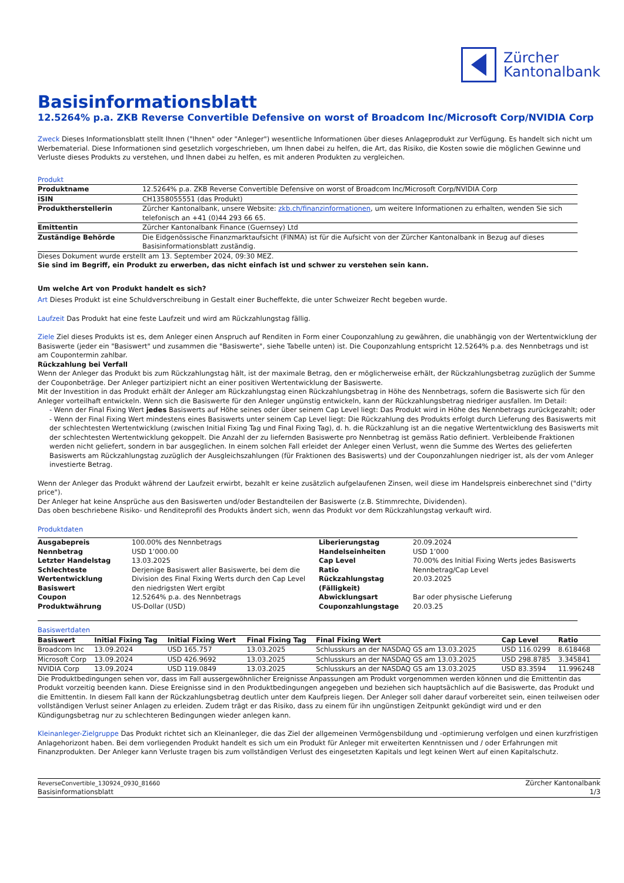Zürcher
Kantonalbank
Basisinformationsblatt
12.5264% p.a. ZKB Reverse Convertible Defensive on worst of Broadcom Inc/Microsoft Corp/NVIDIA Corp
Zweck Dieses Informationsblatt stellt Ihnen ("Ihnen" oder "Anleger") wesentliche Informationen über dieses Anlageprodukt zur Verfügung. Es handelt sich nicht um Werbematerial. Diese Informationen sind gesetzlich vorgeschrieben, um Ihnen dabei zu helfen, die Art, das Risiko, die Kosten sowie die möglichen Gewinne und Verluste dieses Produkts zu verstehen, und Ihnen dabei zu helfen, es mit anderen Produkten zu vergleichen.
Produkt
| Produktname | 12.5264% p.a. ZKB Reverse Convertible Defensive on worst of Broadcom Inc/Microsoft Corp/NVIDIA Corp |
| ISIN | CH1358055551 (das Produkt) |
| Produktherstellerin | Zürcher Kantonalbank, unsere Website: zkb.ch/finanzinformationen , um weitere Informationen zu erhalten, wenden Sie sich telefonisch an +41 (0)44 293 66 65. |
| Emittentin | Zürcher Kantonalbank Finance (Guernsey) Ltd |
| Zuständige Behörde | Die Eidgenössische Finanzmarktaufsicht (FINMA) ist für die Aufsicht von der Zürcher Kantonalbank in Bezug auf dieses Basisinformationsblatt zuständig. |
Dieses Dokument wurde erstellt am 13. September 2024, 09:30 MEZ.
Sie sind im Begriff, ein Produkt zu erwerben, das nicht einfach ist und schwer zu verstehen sein kann.
Um welche Art von Produkt handelt es sich?
Art Dieses Produkt ist eine Schuldverschreibung in Gestalt einer Bucheffekte, die unter Schweizer Recht begeben wurde.
Laufzeit Das Produkt hat eine feste Laufzeit und wird am Rückzahlungstag fällig.
Ziele Ziel dieses Produkts ist es, dem Anleger einen Anspruch auf Renditen in Form einer Couponzahlung zu gewähren, die unabhängig von der Wertentwicklung der Basiswerte (jeder ein "Basiswert" und zusammen die "Basiswerte", siehe Tabelle unten) ist. Die Couponzahlung entspricht 12.5264% p.a. des Nennbetrags und ist am Coupontermin zahlbar.
Rückzahlung bei Verfall
Wenn der Anleger das Produkt bis zum Rückzahlungstag hält, ist der maximale Betrag, den er möglicherweise erhält, der Rückzahlungsbetrag zuzüglich der Summe der Couponbeträge. Der Anleger partizipiert nicht an einer positiven Wertentwicklung der Basiswerte.
Mit der Investition in das Produkt erhält der Anleger am Rückzahlungstag einen Rückzahlungsbetrag in Höhe des Nennbetrags, sofern die Basiswerte sich für den Anleger vorteilhaft entwickeln. Wenn sich die Basiswerte für den Anleger ungünstig entwickeln, kann der Rückzahlungsbetrag niedriger ausfallen. Im Detail:
- Wenn der Final Fixing Wert jedes Basiswerts auf Höhe seines oder über seinem Cap Level liegt: Das Produkt wird in Höhe des Nennbetrags zurückgezahlt; oder
- Wenn der Final Fixing Wert mindestens eines Basiswerts unter seinem Cap Level liegt: Die Rückzahlung des Produkts erfolgt durch Lieferung des Basiswerts mit der schlechtesten Wertentwicklung (zwischen Initial Fixing Tag und Final Fixing Tag), d. h. die Rückzahlung ist an die negative Wertentwicklung des Basiswerts mit der schlechtesten Wertentwicklung gekoppelt. Die Anzahl der zu liefernden Basiswerte pro Nennbetrag ist gemäss Ratio definiert. Verbleibende Fraktionen werden nicht geliefert, sondern in bar ausgeglichen. In einem solchen Fall erleidet der Anleger einen Verlust, wenn die Summe des Wertes des gelieferten Basiswerts am Rückzahlungstag zuzüglich der Ausgleichszahlungen (für Fraktionen des Basiswerts) und der Couponzahlungen niedriger ist, als der vom Anleger investierte Betrag.
Wenn der Anleger das Produkt während der Laufzeit erwirbt, bezahlt er keine zusätzlich aufgelaufenen Zinsen, weil diese im Handelspreis einberechnet sind ("dirty price").
Der Anleger hat keine Ansprüche aus den Basiswerten und/oder Bestandteilen der Basiswerte (z.B. Stimmrechte, Dividenden).
Das oben beschriebene Risiko- und Renditeprofil des Produkts ändert sich, wenn das Produkt vor dem Rückzahlungstag verkauft wird.
Produktdaten
| Ausgabepreis | 100.00% des Nennbetrags | Liberierungstag | 20.09.2024 |
| Nennbetrag | USD 1’000.00 | Handelseinheiten | USD 1’000 |
| Letzter Handelstag | 13.03.2025 | Cap Level | 70.00% des Initial Fixing Werts jedes Basiswerts |
| Schlechteste Wertentwicklung Basiswert | Derjenige Basiswert aller Basiswerte, bei dem die Division des Final Fixing Werts durch den Cap Level den niedrigsten Wert ergibt | Ratio Rückzahlungstag (Fälligkeit) | Nennbetrag/Cap Level 20.03.2025 |
| Coupon | 12.5264% p.a. des Nennbetrags | Abwicklungsart | Bar oder physische Lieferung |
| Produktwährung | US-Dollar (USD) | Couponzahlungstage | 20.03.25 |
Basiswertdaten
| Basiswert | Initial Fixing Tag | Initial Fixing Wert | Final Fixing Tag | Final Fixing Wert | Cap Level | Ratio |
| --- | --- | --- | --- | --- | --- | --- |
| Broadcom Inc | 13.09.2024 | USD 165.757 | 13.03.2025 | Schlusskurs an der NASDAQ GS am 13.03.2025 | USD 116.0299 | 8.618468 |
| Microsoft Corp | 13.09.2024 | USD 426.9692 | 13.03.2025 | Schlusskurs an der NASDAQ GS am 13.03.2025 | USD 298.8785 | 3.345841 |
| NVIDIA Corp | 13.09.2024 | USD 119.0849 | 13.03.2025 | Schlusskurs an der NASDAQ GS am 13.03.2025 | USD 83.3594 | 11.996248 |
Die Produktbedingungen sehen vor, dass im Fall aussergewöhnlicher Ereignisse Anpassungen am Produkt vorgenommen werden können und die Emittentin das Produkt vorzeitig beenden kann. Diese Ereignisse sind in den Produktbedingungen angegeben und beziehen sich hauptsächlich auf die Basiswerte, das Produkt und die Emittentin. In diesem Fall kann der Rückzahlungsbetrag deutlich unter dem Kaufpreis liegen. Der Anleger soll daher darauf vorbereitet sein, einen teilweisen oder vollständigen Verlust seiner Anlagen zu erleiden. Zudem trägt er das Risiko, dass zu einem für ihn ungünstigen Zeitpunkt gekündigt wird und er den Kündigungsbetrag nur zu schlechteren Bedingungen wieder anlegen kann.
Kleinanleger-Zielgruppe Das Produkt richtet sich an Kleinanleger, die das Ziel der allgemeinen Vermögensbildung und -optimierung verfolgen und einen kurzfristigen Anlagehorizont haben. Bei dem vorliegenden Produkt handelt es sich um ein Produkt für Anleger mit erweiterten Kenntnissen und / oder Erfahrungen mit Finanzprodukten. Der Anleger kann Verluste tragen bis zum vollständigen Verlust des eingesetzten Kapitals und legt keinen Wert auf einen Kapitalschutz.
ReverseConvertible_130924_0930_81660
Basisinformationsblatt
Zürcher Kantonalbank
1/3